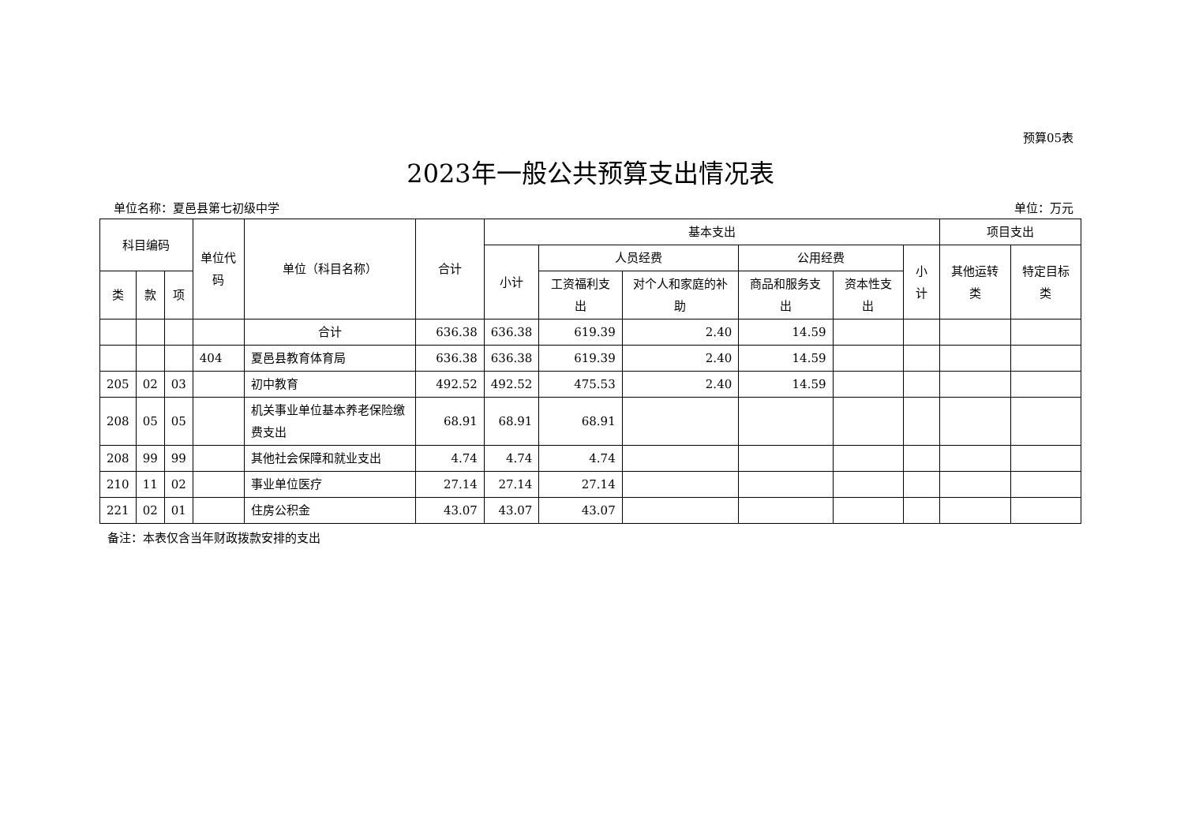预算05表
2023年一般公共预算支出情况表
单位名称：夏邑县第七初级中学 单位：万元
| 科目编码 | | | 单位代码 | 单位（科目名称） | 合计 | 基本支出 | | | | | | 项目支出 | |
| --- | --- | --- | --- | --- | --- | --- | --- | --- | --- | --- | --- | --- | --- |
| | | | | | | 小计 | 人员经费 | | 公用经费 | | 小计 | 其他运转类 | 特定目标类 |
| 类 | 款 | 项 | | | | | 工资福利支出 | 对个人和家庭的补助 | 商品和服务支出 | 资本性支出 | | | |
| | | | | 合计 | 636.38 | 636.38 | 619.39 | 2.40 | 14.59 | | | | |
| | | | 404 | 夏邑县教育体育局 | 636.38 | 636.38 | 619.39 | 2.40 | 14.59 | | | | |
| 205 | 02 | 03 | | 初中教育 | 492.52 | 492.52 | 475.53 | 2.40 | 14.59 | | | | |
| 208 | 05 | 05 | | 机关事业单位基本养老保险缴费支出 | 68.91 | 68.91 | 68.91 | | | | | | |
| 208 | 99 | 99 | | 其他社会保障和就业支出 | 4.74 | 4.74 | 4.74 | | | | | | |
| 210 | 11 | 02 | | 事业单位医疗 | 27.14 | 27.14 | 27.14 | | | | | | |
| 221 | 02 | 01 | | 住房公积金 | 43.07 | 43.07 | 43.07 | | | | | | |
备注：本表仅含当年财政拨款安排的支出